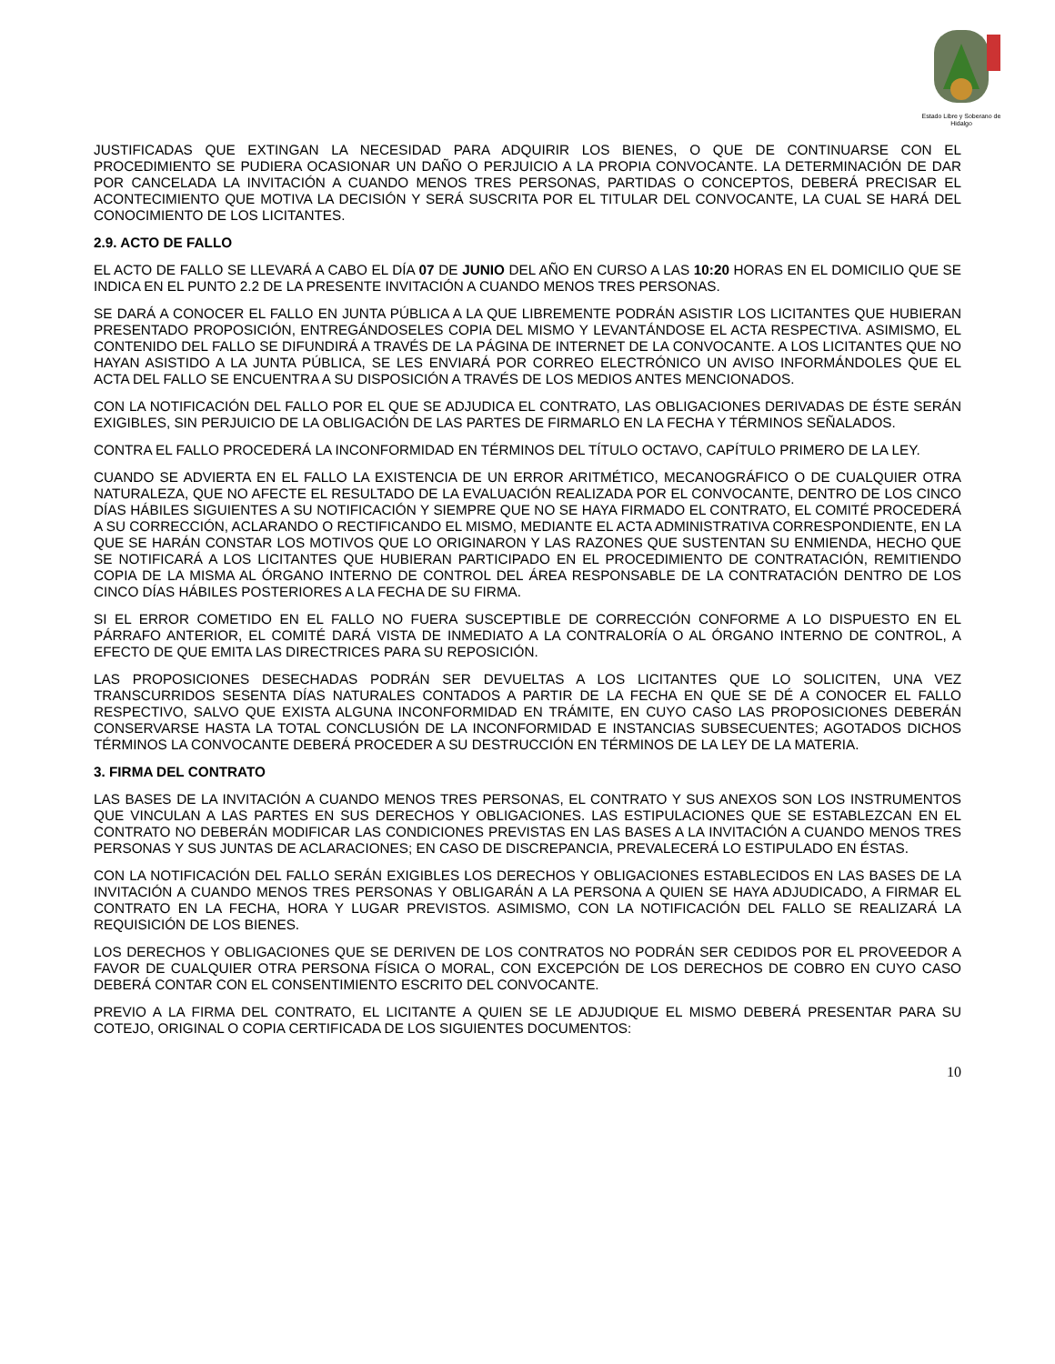Estado Libre y Soberano de Hidalgo
JUSTIFICADAS QUE EXTINGAN LA NECESIDAD PARA ADQUIRIR LOS BIENES, O QUE DE CONTINUARSE CON EL PROCEDIMIENTO SE PUDIERA OCASIONAR UN DAÑO O PERJUICIO A LA PROPIA CONVOCANTE. LA DETERMINACIÓN DE DAR POR CANCELADA LA INVITACIÓN A CUANDO MENOS TRES PERSONAS, PARTIDAS O CONCEPTOS, DEBERÁ PRECISAR EL ACONTECIMIENTO QUE MOTIVA LA DECISIÓN Y SERÁ SUSCRITA POR EL TITULAR DEL CONVOCANTE, LA CUAL SE HARÁ DEL CONOCIMIENTO DE LOS LICITANTES.
2.9. ACTO DE FALLO
EL ACTO DE FALLO SE LLEVARÁ A CABO EL DÍA 07 DE JUNIO DEL AÑO EN CURSO A LAS 10:20 HORAS EN EL DOMICILIO QUE SE INDICA EN EL PUNTO 2.2 DE LA PRESENTE INVITACIÓN A CUANDO MENOS TRES PERSONAS.
SE DARÁ A CONOCER EL FALLO EN JUNTA PÚBLICA A LA QUE LIBREMENTE PODRÁN ASISTIR LOS LICITANTES QUE HUBIERAN PRESENTADO PROPOSICIÓN, ENTREGÁNDOSELES COPIA DEL MISMO Y LEVANTÁNDOSE EL ACTA RESPECTIVA. ASIMISMO, EL CONTENIDO DEL FALLO SE DIFUNDIRÁ A TRAVÉS DE LA PÁGINA DE INTERNET DE LA CONVOCANTE. A LOS LICITANTES QUE NO HAYAN ASISTIDO A LA JUNTA PÚBLICA, SE LES ENVIARÁ POR CORREO ELECTRÓNICO UN AVISO INFORMÁNDOLES QUE EL ACTA DEL FALLO SE ENCUENTRA A SU DISPOSICIÓN A TRAVÉS DE LOS MEDIOS ANTES MENCIONADOS.
CON LA NOTIFICACIÓN DEL FALLO POR EL QUE SE ADJUDICA EL CONTRATO, LAS OBLIGACIONES DERIVADAS DE ÉSTE SERÁN EXIGIBLES, SIN PERJUICIO DE LA OBLIGACIÓN DE LAS PARTES DE FIRMARLO EN LA FECHA Y TÉRMINOS SEÑALADOS.
CONTRA EL FALLO PROCEDERÁ LA INCONFORMIDAD EN TÉRMINOS DEL TÍTULO OCTAVO, CAPÍTULO PRIMERO DE LA LEY.
CUANDO SE ADVIERTA EN EL FALLO LA EXISTENCIA DE UN ERROR ARITMÉTICO, MECANOGRÁFICO O DE CUALQUIER OTRA NATURALEZA, QUE NO AFECTE EL RESULTADO DE LA EVALUACIÓN REALIZADA POR EL CONVOCANTE, DENTRO DE LOS CINCO DÍAS HÁBILES SIGUIENTES A SU NOTIFICACIÓN Y SIEMPRE QUE NO SE HAYA FIRMADO EL CONTRATO, EL COMITÉ PROCEDERÁ A SU CORRECCIÓN, ACLARANDO O RECTIFICANDO EL MISMO, MEDIANTE EL ACTA ADMINISTRATIVA CORRESPONDIENTE, EN LA QUE SE HARÁN CONSTAR LOS MOTIVOS QUE LO ORIGINARON Y LAS RAZONES QUE SUSTENTAN SU ENMIENDA, HECHO QUE SE NOTIFICARÁ A LOS LICITANTES QUE HUBIERAN PARTICIPADO EN EL PROCEDIMIENTO DE CONTRATACIÓN, REMITIENDO COPIA DE LA MISMA AL ÓRGANO INTERNO DE CONTROL DEL ÁREA RESPONSABLE DE LA CONTRATACIÓN DENTRO DE LOS CINCO DÍAS HÁBILES POSTERIORES A LA FECHA DE SU FIRMA.
SI EL ERROR COMETIDO EN EL FALLO NO FUERA SUSCEPTIBLE DE CORRECCIÓN CONFORME A LO DISPUESTO EN EL PÁRRAFO ANTERIOR, EL COMITÉ DARÁ VISTA DE INMEDIATO A LA CONTRALORÍA O AL ÓRGANO INTERNO DE CONTROL, A EFECTO DE QUE EMITA LAS DIRECTRICES PARA SU REPOSICIÓN.
LAS PROPOSICIONES DESECHADAS PODRÁN SER DEVUELTAS A LOS LICITANTES QUE LO SOLICITEN, UNA VEZ TRANSCURRIDOS SESENTA DÍAS NATURALES CONTADOS A PARTIR DE LA FECHA EN QUE SE DÉ A CONOCER EL FALLO RESPECTIVO, SALVO QUE EXISTA ALGUNA INCONFORMIDAD EN TRÁMITE, EN CUYO CASO LAS PROPOSICIONES DEBERÁN CONSERVARSE HASTA LA TOTAL CONCLUSIÓN DE LA INCONFORMIDAD E INSTANCIAS SUBSECUENTES; AGOTADOS DICHOS TÉRMINOS LA CONVOCANTE DEBERÁ PROCEDER A SU DESTRUCCIÓN EN TÉRMINOS DE LA LEY DE LA MATERIA.
3. FIRMA DEL CONTRATO
LAS BASES DE LA INVITACIÓN A CUANDO MENOS TRES PERSONAS, EL CONTRATO Y SUS ANEXOS SON LOS INSTRUMENTOS QUE VINCULAN A LAS PARTES EN SUS DERECHOS Y OBLIGACIONES. LAS ESTIPULACIONES QUE SE ESTABLEZCAN EN EL CONTRATO NO DEBERÁN MODIFICAR LAS CONDICIONES PREVISTAS EN LAS BASES A LA INVITACIÓN A CUANDO MENOS TRES PERSONAS Y SUS JUNTAS DE ACLARACIONES; EN CASO DE DISCREPANCIA, PREVALECERÁ LO ESTIPULADO EN ÉSTAS.
CON LA NOTIFICACIÓN DEL FALLO SERÁN EXIGIBLES LOS DERECHOS Y OBLIGACIONES ESTABLECIDOS EN LAS BASES DE LA INVITACIÓN A CUANDO MENOS TRES PERSONAS Y OBLIGARÁN A LA PERSONA A QUIEN SE HAYA ADJUDICADO, A FIRMAR EL CONTRATO EN LA FECHA, HORA Y LUGAR PREVISTOS. ASIMISMO, CON LA NOTIFICACIÓN DEL FALLO SE REALIZARÁ LA REQUISICIÓN DE LOS BIENES.
LOS DERECHOS Y OBLIGACIONES QUE SE DERIVEN DE LOS CONTRATOS NO PODRÁN SER CEDIDOS POR EL PROVEEDOR A FAVOR DE CUALQUIER OTRA PERSONA FÍSICA O MORAL, CON EXCEPCIÓN DE LOS DERECHOS DE COBRO EN CUYO CASO DEBERÁ CONTAR CON EL CONSENTIMIENTO ESCRITO DEL CONVOCANTE.
PREVIO A LA FIRMA DEL CONTRATO, EL LICITANTE A QUIEN SE LE ADJUDIQUE EL MISMO DEBERÁ PRESENTAR PARA SU COTEJO, ORIGINAL O COPIA CERTIFICADA DE LOS SIGUIENTES DOCUMENTOS:
10